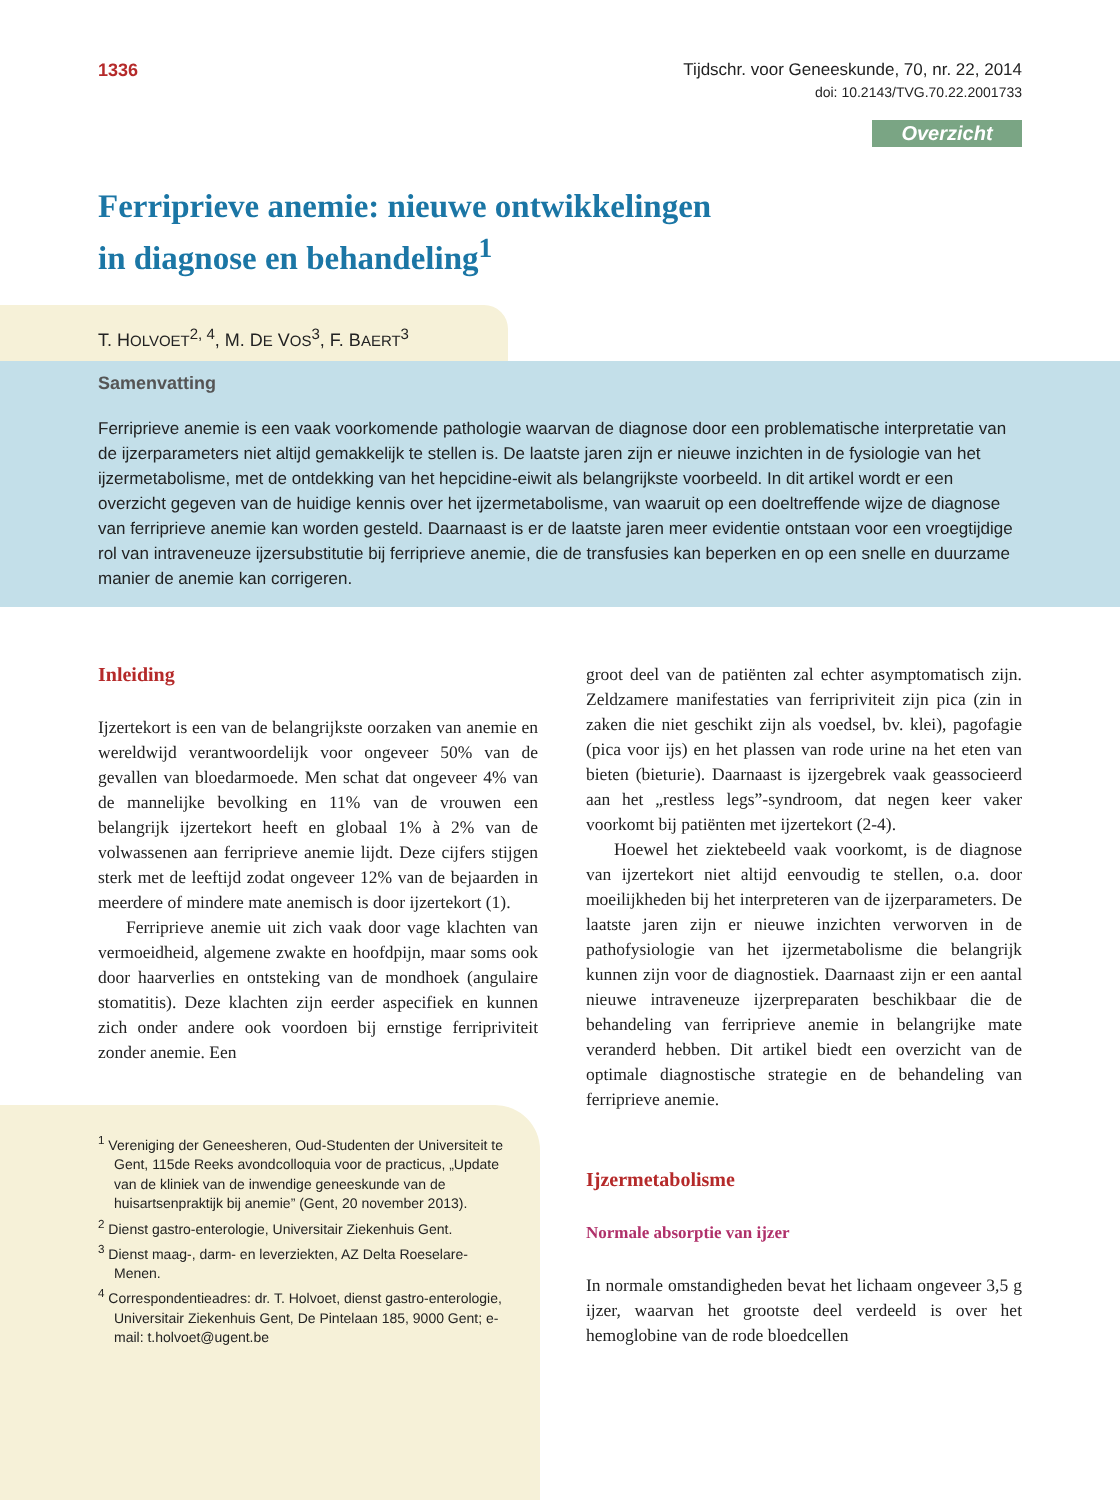1336 Tijdschr. voor Geneeskunde, 70, nr. 22, 2014
doi: 10.2143/TVG.70.22.2001733
Overzicht
Ferriprieve anemie: nieuwe ontwikkelingen
in diagnose en behandeling<sup>1</sup>
T. HOLVOET<sup>2, 4</sup>, M. DE VOS<sup>3</sup>, F. BAERT<sup>3</sup>
Samenvatting
Ferriprieve anemie is een vaak voorkomende pathologie waarvan de diagnose door een problematische interpretatie van de ijzerparameters niet altijd gemakkelijk te stellen is. De laatste jaren zijn er nieuwe inzichten in de fysiologie van het ijzermetabolisme, met de ontdekking van het hepcidine-eiwit als belangrijkste voorbeeld. In dit artikel wordt er een overzicht gegeven van de huidige kennis over het ijzermetabolisme, van waaruit op een doeltreffende wijze de diagnose van ferriprieve anemie kan worden gesteld. Daarnaast is er de laatste jaren meer evidentie ontstaan voor een vroegtijdige rol van intraveneuze ijzersubstitutie bij ferriprieve anemie, die de transfusies kan beperken en op een snelle en duurzame manier de anemie kan corrigeren.
Inleiding
Ijzertekort is een van de belangrijkste oorzaken van anemie en wereldwijd verantwoordelijk voor ongeveer 50% van de gevallen van bloedarmoede. Men schat dat ongeveer 4% van de mannelijke bevolking en 11% van de vrouwen een belangrijk ijzertekort heeft en globaal 1% à 2% van de volwassenen aan ferriprieve anemie lijdt. Deze cijfers stijgen sterk met de leeftijd zodat ongeveer 12% van de bejaarden in meerdere of mindere mate anemisch is door ijzertekort (1).
Ferriprieve anemie uit zich vaak door vage klachten van vermoeidheid, algemene zwakte en hoofdpijn, maar soms ook door haarverlies en ontsteking van de mondhoek (angulaire stomatitis). Deze klachten zijn eerder aspecifiek en kunnen zich onder andere ook voordoen bij ernstige ferripriviteit zonder anemie. Een
<sup>1</sup> Vereniging der Geneesheren, Oud-Studenten der Universiteit te Gent, 115de Reeks avondcolloquia voor de practicus, „Update van de kliniek van de inwendige geneeskunde van de huisartsenpraktijk bij anemie” (Gent, 20 november 2013).
<sup>2</sup> Dienst gastro-enterologie, Universitair Ziekenhuis Gent.
<sup>3</sup> Dienst maag-, darm- en leverziekten, AZ Delta Roeselare-Menen.
<sup>4</sup> Correspondentieadres: dr. T. Holvoet, dienst gastro-enterologie, Universitair Ziekenhuis Gent, De Pintelaan 185, 9000 Gent; e-mail: t.holvoet@ugent.be
groot deel van de patiënten zal echter asymptomatisch zijn. Zeldzamere manifestaties van ferripriviteit zijn pica (zin in zaken die niet geschikt zijn als voedsel, bv. klei), pagofagie (pica voor ijs) en het plassen van rode urine na het eten van bieten (bieturie). Daarnaast is ijzergebrek vaak geassocieerd aan het „restless legs”-syndroom, dat negen keer vaker voorkomt bij patiënten met ijzertekort (2-4).
Hoewel het ziektebeeld vaak voorkomt, is de diagnose van ijzertekort niet altijd eenvoudig te stellen, o.a. door moeilijkheden bij het interpreteren van de ijzerparameters. De laatste jaren zijn er nieuwe inzichten verworven in de pathofysiologie van het ijzermetabolisme die belangrijk kunnen zijn voor de diagnostiek. Daarnaast zijn er een aantal nieuwe intraveneuze ijzerpreparaten beschikbaar die de behandeling van ferriprieve anemie in belangrijke mate veranderd hebben. Dit artikel biedt een overzicht van de optimale diagnostische strategie en de behandeling van ferriprieve anemie.
Ijzermetabolisme
Normale absorptie van ijzer
In normale omstandigheden bevat het lichaam ongeveer 3,5 g ijzer, waarvan het grootste deel verdeeld is over het hemoglobine van de rode bloedcellen